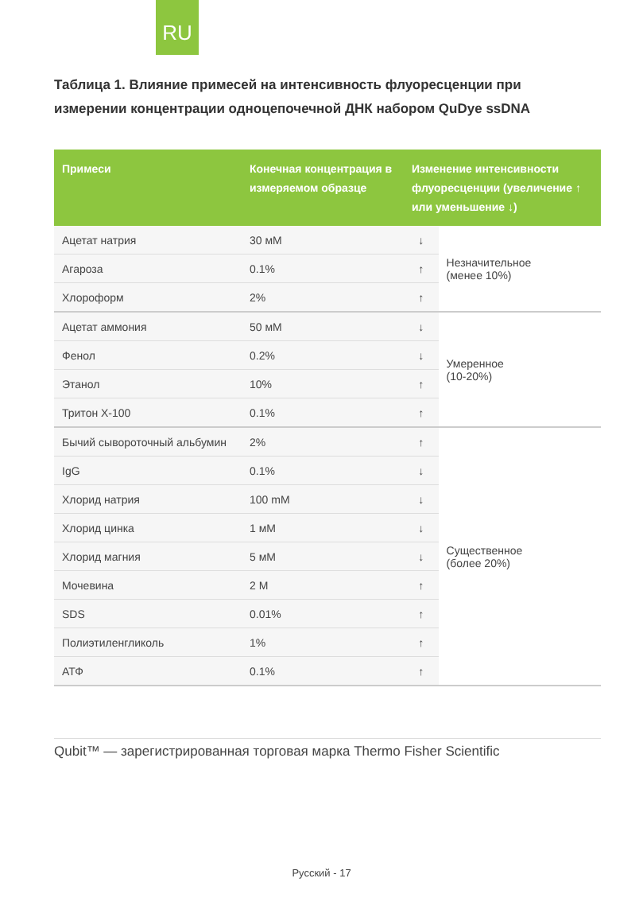RU
Таблица 1. Влияние примесей на интенсивность флуоресценции при измерении концентрации одноцепочечной ДНК набором QuDye ssDNA
| Примеси | Конечная концентрация в измеряемом образце | Изменение интенсивности флуоресценции (увеличение ↑ или уменьшение ↓) | |
| --- | --- | --- | --- |
| Ацетат натрия | 30 мМ | ↓ | Незначительное (менее 10%) |
| Агароза | 0.1% | ↑ | |
| Хлороформ | 2% | ↑ | |
| Ацетат аммония | 50 мМ | ↓ | Умеренное (10-20%) |
| Фенол | 0.2% | ↓ | |
| Этанол | 10% | ↑ | |
| Тритон Х-100 | 0.1% | ↑ | |
| Бычий сывороточный альбумин | 2% | ↑ | Существенное (более 20%) |
| IgG | 0.1% | ↓ | |
| Хлорид натрия | 100 mM | ↓ | |
| Хлорид цинка | 1 мМ | ↓ | |
| Хлорид магния | 5 мМ | ↓ | |
| Мочевина | 2 M | ↑ | |
| SDS | 0.01% | ↑ | |
| Полиэтиленгликоль | 1% | ↑ | |
| АТФ | 0.1% | ↑ | |
Qubit™ — зарегистрированная торговая марка Thermo Fisher Scientific
Русский - 17